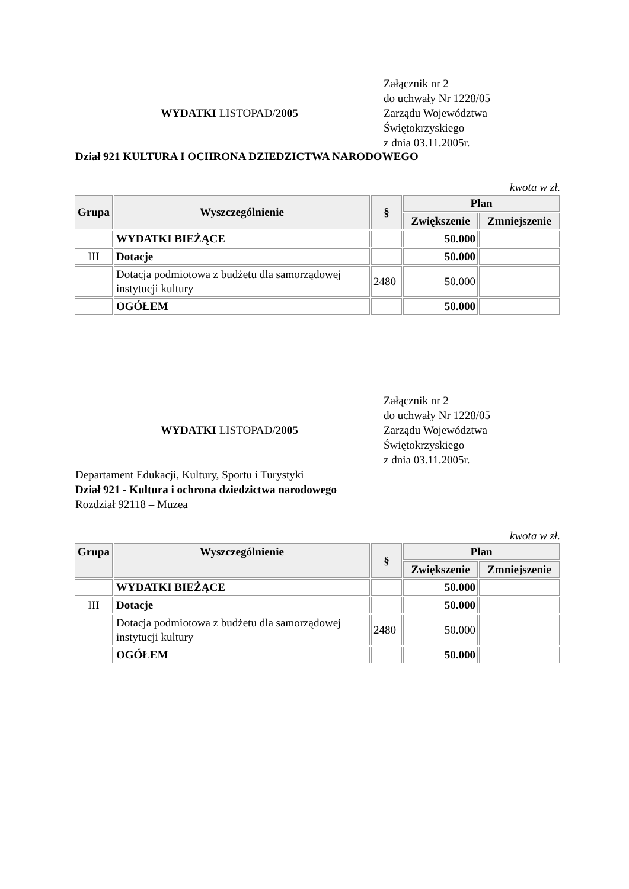WYDATKI LISTOPAD/2005
Załącznik nr 2
do uchwały Nr 1228/05
Zarządu Województwa
Świętokrzyskiego
z dnia 03.11.2005r.
Dział 921 KULTURA I OCHRONA DZIEDZICTWA NARODOWEGO
kwota w zł.
| Grupa | Wyszczególnienie | § | Plan | |
| --- | --- | --- | --- | --- |
| | | | Zwiększenie | Zmniejszenie |
| | WYDATKI BIEŻĄCE | | 50.000 | |
| III | Dotacje | | 50.000 | |
| | Dotacja podmiotowa z budżetu dla samorządowej instytucji kultury | 2480 | 50.000 | |
| | OGÓŁEM | | 50.000 | |
WYDATKI LISTOPAD/2005
Załącznik nr 2
do uchwały Nr 1228/05
Zarządu Województwa
Świętokrzyskiego
z dnia 03.11.2005r.
Departament Edukacji, Kultury, Sportu i Turystyki
Dział 921 - Kultura i ochrona dziedzictwa narodowego
Rozdział 92118 – Muzea
kwota w zł.
| Grupa | Wyszczególnienie | § | Plan | |
| --- | --- | --- | --- | --- |
| | | | Zwiększenie | Zmniejszenie |
| | WYDATKI BIEŻĄCE | | 50.000 | |
| III | Dotacje | | 50.000 | |
| | Dotacja podmiotowa z budżetu dla samorządowej instytucji kultury | 2480 | 50.000 | |
| | OGÓŁEM | | 50.000 | |